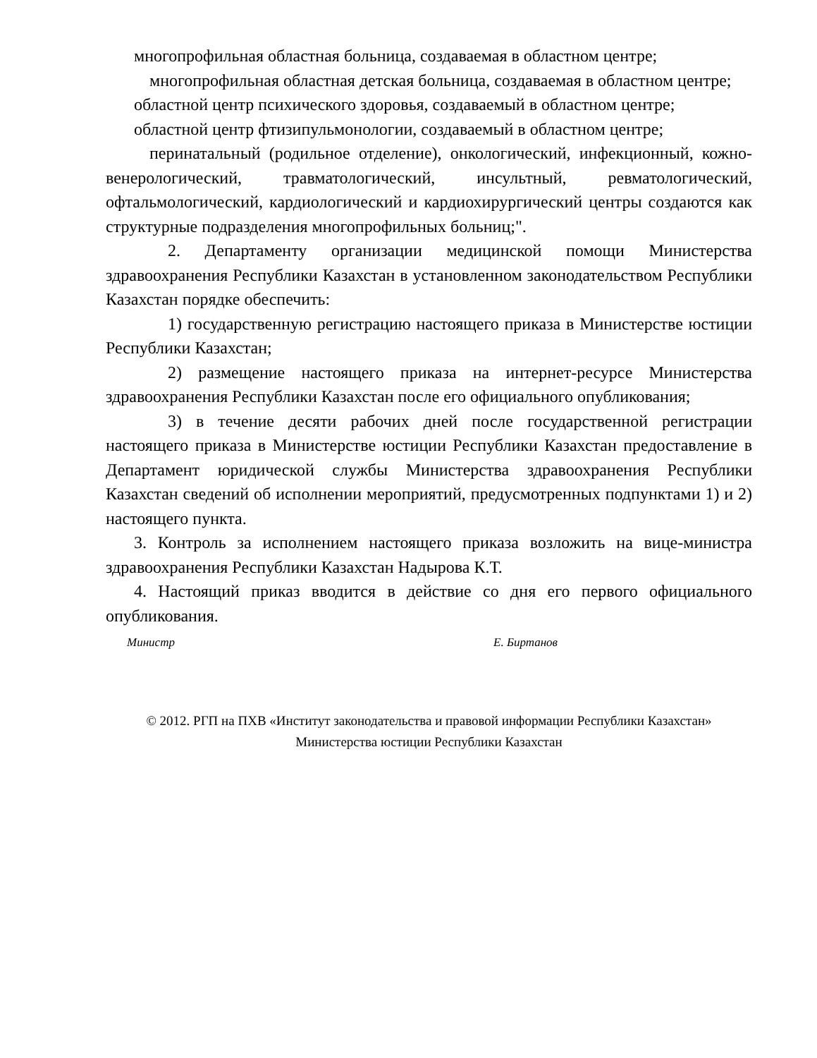многопрофильная областная больница, создаваемая в областном центре;
многопрофильная областная детская больница, создаваемая в областном центре;
областной центр психического здоровья, создаваемый в областном центре;
областной центр фтизипульмонологии, создаваемый в областном центре;
перинатальный (родильное отделение), онкологический, инфекционный, кожно-венерологический, травматологический, инсультный, ревматологический, офтальмологический, кардиологический и кардиохирургический центры создаются как структурные подразделения многопрофильных больниц;".
2. Департаменту организации медицинской помощи Министерства здравоохранения Республики Казахстан в установленном законодательством Республики Казахстан порядке обеспечить:
1) государственную регистрацию настоящего приказа в Министерстве юстиции Республики Казахстан;
2) размещение настоящего приказа на интернет-ресурсе Министерства здравоохранения Республики Казахстан после его официального опубликования;
3) в течение десяти рабочих дней после государственной регистрации настоящего приказа в Министерстве юстиции Республики Казахстан предоставление в Департамент юридической службы Министерства здравоохранения Республики Казахстан сведений об исполнении мероприятий, предусмотренных подпунктами 1) и 2) настоящего пункта.
3. Контроль за исполнением настоящего приказа возложить на вице-министра здравоохранения Республики Казахстан Надырова К.Т.
4. Настоящий приказ вводится в действие со дня его первого официального опубликования.
Министр Е. Биртанов
© 2012. РГП на ПХВ «Институт законодательства и правовой информации Республики Казахстан»
Министерства юстиции Республики Казахстан